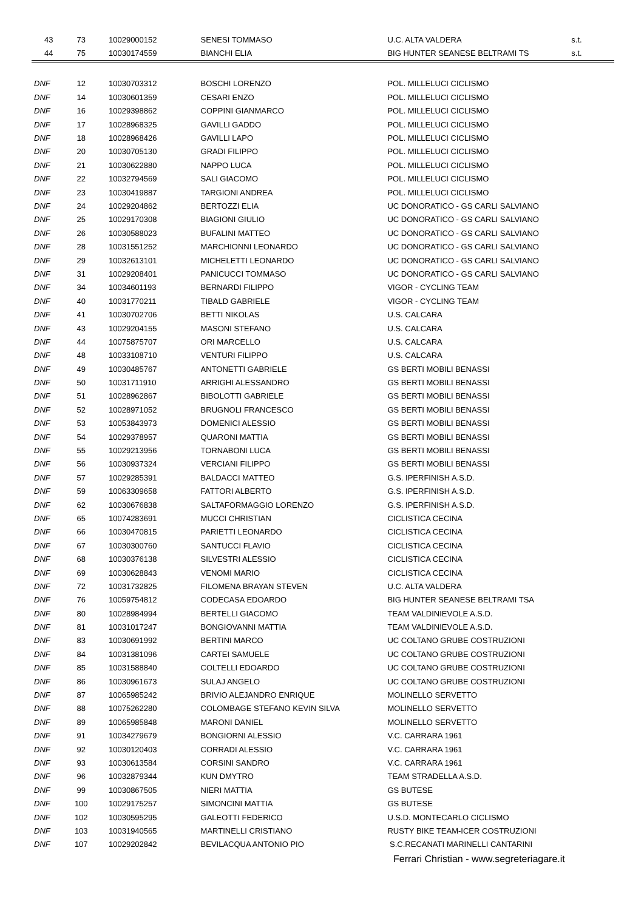| 43 | 73 | 10029000152 | SENESI TOMMASO | U.C. ALTA VALDERA | s.t. |
| 44 | 75 | 10030174559 | BIANCHI ELIA | BIG HUNTER SEANESE BELTRAMI TS | s.t. |
| DNF | 12 | 10030703312 | BOSCHI LORENZO | POL. MILLELUCI CICLISMO | |
| DNF | 14 | 10030601359 | CESARI ENZO | POL. MILLELUCI CICLISMO | |
| DNF | 16 | 10029398862 | COPPINI GIANMARCO | POL. MILLELUCI CICLISMO | |
| DNF | 17 | 10028968325 | GAVILLI GADDO | POL. MILLELUCI CICLISMO | |
| DNF | 18 | 10028968426 | GAVILLI LAPO | POL. MILLELUCI CICLISMO | |
| DNF | 20 | 10030705130 | GRADI FILIPPO | POL. MILLELUCI CICLISMO | |
| DNF | 21 | 10030622880 | NAPPO LUCA | POL. MILLELUCI CICLISMO | |
| DNF | 22 | 10032794569 | SALI GIACOMO | POL. MILLELUCI CICLISMO | |
| DNF | 23 | 10030419887 | TARGIONI ANDREA | POL. MILLELUCI CICLISMO | |
| DNF | 24 | 10029204862 | BERTOZZI ELIA | UC DONORATICO - GS CARLI SALVIANO | |
| DNF | 25 | 10029170308 | BIAGIONI GIULIO | UC DONORATICO - GS CARLI SALVIANO | |
| DNF | 26 | 10030588023 | BUFALINI MATTEO | UC DONORATICO - GS CARLI SALVIANO | |
| DNF | 28 | 10031551252 | MARCHIONNI LEONARDO | UC DONORATICO - GS CARLI SALVIANO | |
| DNF | 29 | 10032613101 | MICHELETTI LEONARDO | UC DONORATICO - GS CARLI SALVIANO | |
| DNF | 31 | 10029208401 | PANICUCCI TOMMASO | UC DONORATICO - GS CARLI SALVIANO | |
| DNF | 34 | 10034601193 | BERNARDI FILIPPO | VIGOR - CYCLING TEAM | |
| DNF | 40 | 10031770211 | TIBALD GABRIELE | VIGOR - CYCLING TEAM | |
| DNF | 41 | 10030702706 | BETTI NIKOLAS | U.S. CALCARA | |
| DNF | 43 | 10029204155 | MASONI STEFANO | U.S. CALCARA | |
| DNF | 44 | 10075875707 | ORI MARCELLO | U.S. CALCARA | |
| DNF | 48 | 10033108710 | VENTURI FILIPPO | U.S. CALCARA | |
| DNF | 49 | 10030485767 | ANTONETTI GABRIELE | GS BERTI MOBILI BENASSI | |
| DNF | 50 | 10031711910 | ARRIGHI ALESSANDRO | GS BERTI MOBILI BENASSI | |
| DNF | 51 | 10028962867 | BIBOLOTTI GABRIELE | GS BERTI MOBILI BENASSI | |
| DNF | 52 | 10028971052 | BRUGNOLI FRANCESCO | GS BERTI MOBILI BENASSI | |
| DNF | 53 | 10053843973 | DOMENICI ALESSIO | GS BERTI MOBILI BENASSI | |
| DNF | 54 | 10029378957 | QUARONI MATTIA | GS BERTI MOBILI BENASSI | |
| DNF | 55 | 10029213956 | TORNABONI LUCA | GS BERTI MOBILI BENASSI | |
| DNF | 56 | 10030937324 | VERCIANI FILIPPO | GS BERTI MOBILI BENASSI | |
| DNF | 57 | 10029285391 | BALDACCI MATTEO | G.S. IPERFINISH A.S.D. | |
| DNF | 59 | 10063309658 | FATTORI ALBERTO | G.S. IPERFINISH A.S.D. | |
| DNF | 62 | 10030676838 | SALTAFORMAGGIO LORENZO | G.S. IPERFINISH A.S.D. | |
| DNF | 65 | 10074283691 | MUCCI CHRISTIAN | CICLISTICA CECINA | |
| DNF | 66 | 10030470815 | PARIETTI LEONARDO | CICLISTICA CECINA | |
| DNF | 67 | 10030300760 | SANTUCCI FLAVIO | CICLISTICA CECINA | |
| DNF | 68 | 10030376138 | SILVESTRI ALESSIO | CICLISTICA CECINA | |
| DNF | 69 | 10030628843 | VENOMI MARIO | CICLISTICA CECINA | |
| DNF | 72 | 10031732825 | FILOMENA BRAYAN STEVEN | U.C. ALTA VALDERA | |
| DNF | 76 | 10059754812 | CODECASA EDOARDO | BIG HUNTER SEANESE BELTRAMI TSA | |
| DNF | 80 | 10028984994 | BERTELLI GIACOMO | TEAM VALDINIEVOLE A.S.D. | |
| DNF | 81 | 10031017247 | BONGIOVANNI MATTIA | TEAM VALDINIEVOLE A.S.D. | |
| DNF | 83 | 10030691992 | BERTINI MARCO | UC COLTANO GRUBE COSTRUZIONI | |
| DNF | 84 | 10031381096 | CARTEI SAMUELE | UC COLTANO GRUBE COSTRUZIONI | |
| DNF | 85 | 10031588840 | COLTELLI EDOARDO | UC COLTANO GRUBE COSTRUZIONI | |
| DNF | 86 | 10030961673 | SULAJ ANGELO | UC COLTANO GRUBE COSTRUZIONI | |
| DNF | 87 | 10065985242 | BRIVIO ALEJANDRO ENRIQUE | MOLINELLO SERVETTO | |
| DNF | 88 | 10075262280 | COLOMBAGE STEFANO KEVIN SILVA | MOLINELLO SERVETTO | |
| DNF | 89 | 10065985848 | MARONI DANIEL | MOLINELLO SERVETTO | |
| DNF | 91 | 10034279679 | BONGIORNI ALESSIO | V.C. CARRARA 1961 | |
| DNF | 92 | 10030120403 | CORRADI ALESSIO | V.C. CARRARA 1961 | |
| DNF | 93 | 10030613584 | CORSINI SANDRO | V.C. CARRARA 1961 | |
| DNF | 96 | 10032879344 | KUN DMYTRO | TEAM STRADELLA A.S.D. | |
| DNF | 99 | 10030867505 | NIERI MATTIA | GS BUTESE | |
| DNF | 100 | 10029175257 | SIMONCINI MATTIA | GS BUTESE | |
| DNF | 102 | 10030595295 | GALEOTTI FEDERICO | U.S.D. MONTECARLO CICLISMO | |
| DNF | 103 | 10031940565 | MARTINELLI CRISTIANO | RUSTY BIKE TEAM-ICER COSTRUZIONI | |
| DNF | 107 | 10029202842 | BEVILACQUA ANTONIO PIO | S.C.RECANATI MARINELLI CANTARINI | |
Ferrari Christian - www.segreteriagare.it